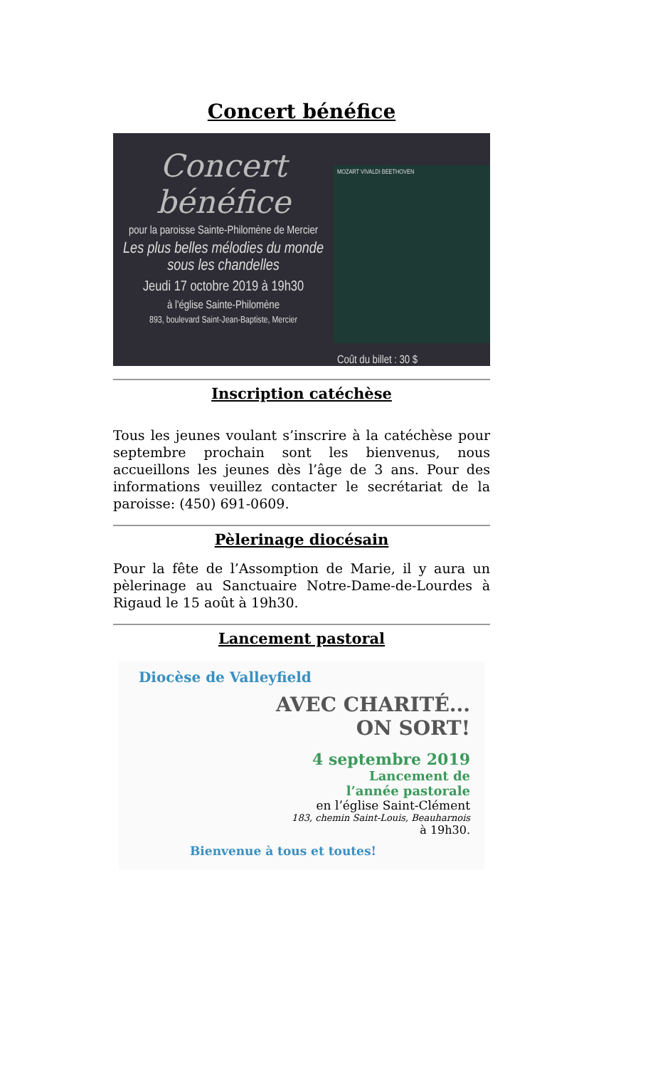Concert bénéfice
Concert bénéfice
pour la paroisse Sainte-Philomène de Mercier
Les plus belles mélodies du monde sous les chandelles
Jeudi 17 octobre 2019 à 19h30
à l'église Sainte-Philomène
893, boulevard Saint-Jean-Baptiste, Mercier
MOZART VIVALDI BEETHOVEN
Coût du billet : 30 $
Inscription catéchèse
Tous les jeunes voulant s’inscrire à la catéchèse pour septembre prochain sont les bienvenus, nous accueillons les jeunes dès l’âge de 3 ans. Pour des informations veuillez contacter le secrétariat de la paroisse: (450) 691-0609.
Pèlerinage diocésain
Pour la fête de l’Assomption de Marie, il y aura un pèlerinage au Sanctuaire Notre-Dame-de-Lourdes à Rigaud le 15 août à 19h30.
Lancement pastoral
Diocèse de Valleyfield
AVEC CHARITÉ...
ON SORT!
4 septembre 2019
Lancement de
l’année pastorale
en l’église Saint-Clément
183, chemin Saint-Louis, Beauharnois
à 19h30.
Bienvenue à tous et toutes!